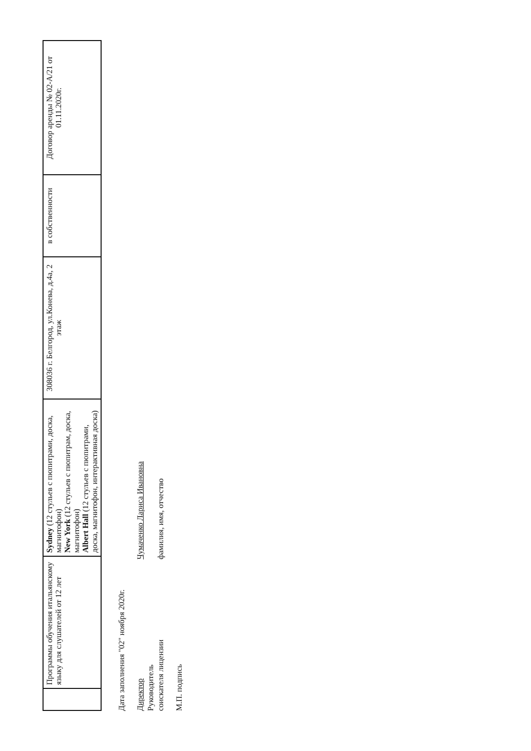| | Программы обучения итальянскому языку для слушателей от 12 лет | Sydney (12 стульев с пюпитрами, доска, магнитофон) New York (12 стульев с пюпитрам, доска, магнитофон) Albert Hall (12 стульев с пюпитрами, доска, магнитофон, интерактивная доска) | 308036 г. Белгород, ул.Конева, д.4а, 2 этаж | в собственности | Договор аренды № 02-А/21 от 01.11.2020г. |
Дата заполнения "02" ноября 2020г.
Директор
Руководитель
соискателя лицензии
Чумаченко Лариса Ивановна
фамилия, имя, отчество
М.П. подпись